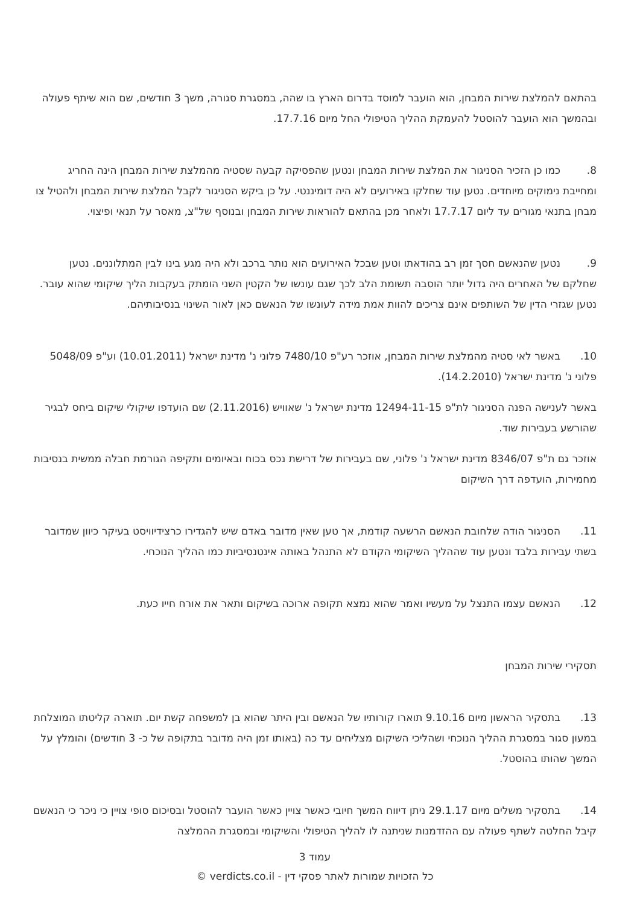בהתאם להמלצת שירות המבחן, הוא הועבר למוסד בדרום הארץ בו שהה, במסגרת סגורה, משך 3 חודשים, שם הוא שיתף פעולה ובהמשך הוא הועבר להוסטל להעמקת ההליך הטיפולי החל מיום 17.7.16.
8. כמו כן הזכיר הסניגור את המלצת שירות המבחן ונטען שהפסיקה קבעה שסטיה מהמלצת שירות המבחן הינה החריג ומחייבת נימוקים מיוחדים. נטען עוד שחלקו באירועים לא היה דומיננטי. על כן ביקש הסניגור לקבל המלצת שירות המבחן ולהטיל צו מבחן בתנאי מגורים עד ליום 17.7.17 ולאחר מכן בהתאם להוראות שירות המבחן ובנוסף של"צ, מאסר על תנאי ופיצוי.
9. נטען שהנאשם חסך זמן רב בהודאתו וטען שבכל האירועים הוא נותר ברכב ולא היה מגע בינו לבין המתלוננים. נטען שחלקם של האחרים היה גדול יותר הוסבה תשומת הלב לכך שגם עונשו של הקטין השני הומתק בעקבות הליך שיקומי שהוא עובר. נטען שגזרי הדין של השותפים אינם צריכים להוות אמת מידה לעונשו של הנאשם כאן לאור השינוי בנסיבותיהם.
10. באשר לאי סטיה מהמלצת שירות המבחן, אוזכר רע"פ 7480/10 פלוני נ' מדינת ישראל (10.01.2011) וע"פ 5048/09 פלוני נ' מדינת ישראל (14.2.2010).
באשר לענישה הפנה הסניגור לת"פ 12494-11-15 מדינת ישראל נ' שאוויש (2.11.2016) שם הועדפו שיקולי שיקום ביחס לבגיר שהורשע בעבירות שוד.
אוזכר גם ת"פ 8346/07 מדינת ישראל נ' פלוני, שם בעבירות של דרישת נכס בכוח ובאיומים ותקיפה הגורמת חבלה ממשית בנסיבות מחמירות, הועדפה דרך השיקום
11. הסניגור הודה שלחובת הנאשם הרשעה קודמת, אך טען שאין מדובר באדם שיש להגדירו כרצידיוויסט בעיקר כיוון שמדובר בשתי עבירות בלבד ונטען עוד שההליך השיקומי הקודם לא התנהל באותה אינטנסיביות כמו ההליך הנוכחי.
12. הנאשם עצמו התנצל על מעשיו ואמר שהוא נמצא תקופה ארוכה בשיקום ותאר את אורח חייו כעת.
תסקירי שירות המבחן
13. בתסקיר הראשון מיום 9.10.16 תוארו קורותיו של הנאשם ובין היתר שהוא בן למשפחה קשת יום. תוארה קליטתו המוצלחת במעון סגור במסגרת ההליך הנוכחי ושהליכי השיקום מצליחים עד כה (באותו זמן היה מדובר בתקופה של כ- 3 חודשים) והומלץ על המשך שהותו בהוסטל.
14. בתסקיר משלים מיום 29.1.17 ניתן דיווח המשך חיובי כאשר צויין כאשר הועבר להוסטל ובסיכום סופי צויין כי ניכר כי הנאשם קיבל החלטה לשתף פעולה עם ההזדמנות שניתנה לו להליך הטיפולי והשיקומי ובמסגרת ההמלצה
עמוד 3
כל הזכויות שמורות לאתר פסקי דין - verdicts.co.il ©